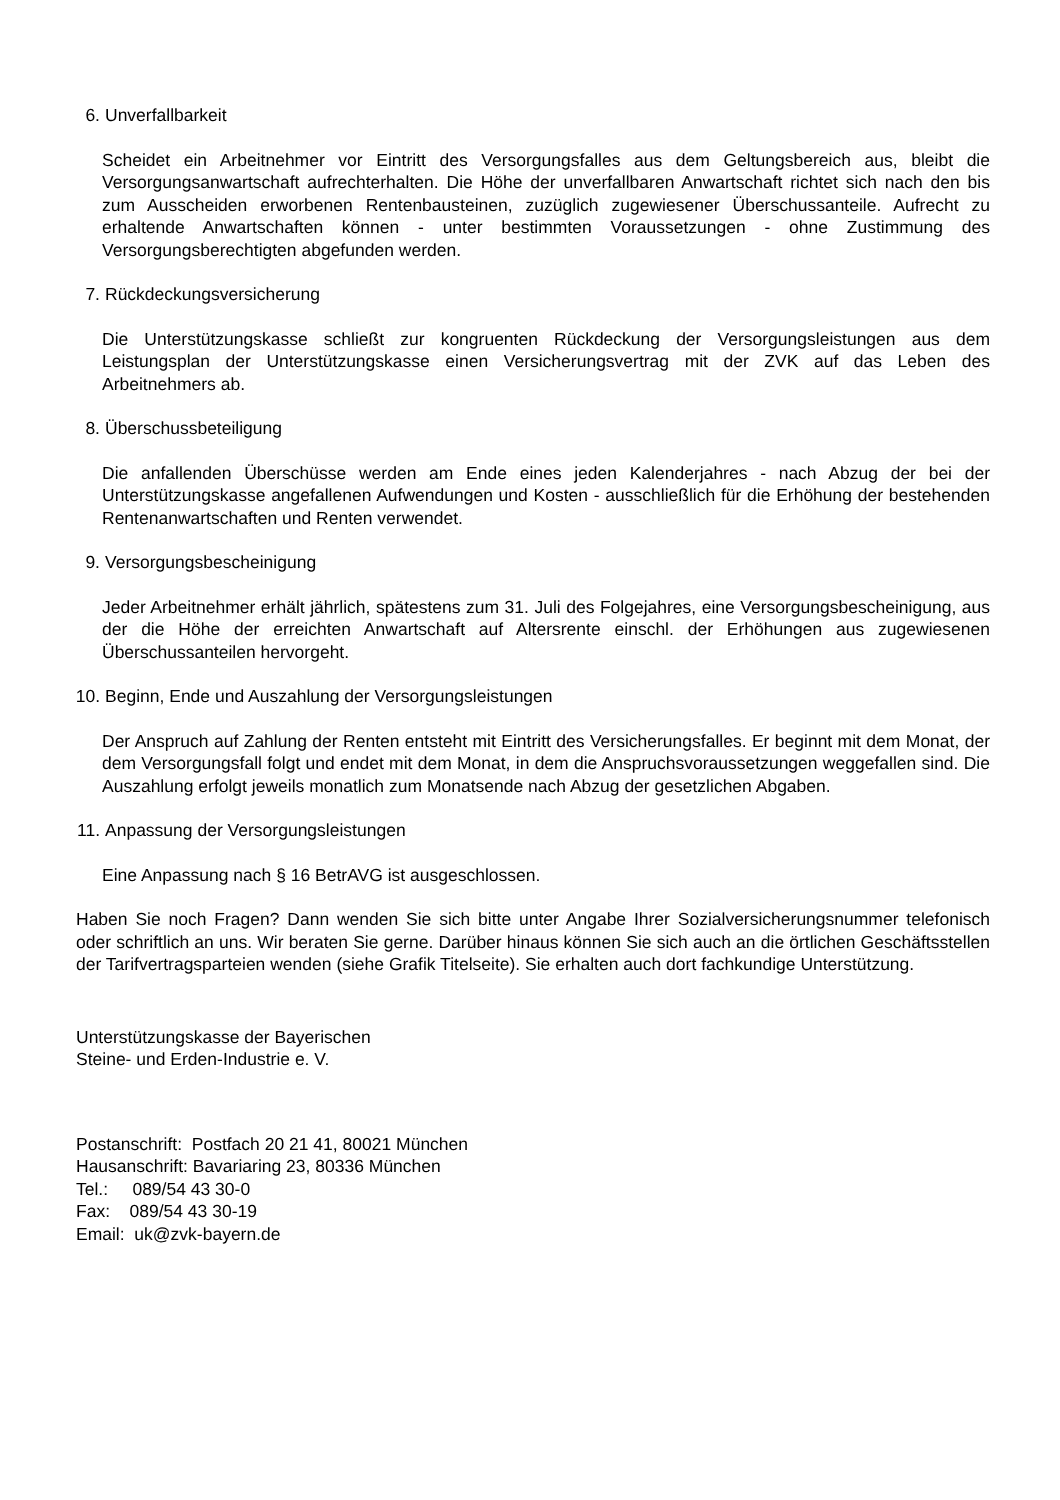6. Unverfallbarkeit
Scheidet ein Arbeitnehmer vor Eintritt des Versorgungsfalles aus dem Geltungsbereich aus, bleibt die Versorgungsanwartschaft aufrechterhalten. Die Höhe der unverfallbaren Anwartschaft richtet sich nach den bis zum Ausscheiden erworbenen Rentenbausteinen, zuzüglich zugewiesener Überschussanteile. Aufrecht zu erhaltende Anwartschaften können - unter bestimmten Voraussetzungen - ohne Zustimmung des Versorgungsberechtigten abgefunden werden.
7. Rückdeckungsversicherung
Die Unterstützungskasse schließt zur kongruenten Rückdeckung der Versorgungsleistungen aus dem Leistungsplan der Unterstützungskasse einen Versicherungsvertrag mit der ZVK auf das Leben des Arbeitnehmers ab.
8. Überschussbeteiligung
Die anfallenden Überschüsse werden am Ende eines jeden Kalenderjahres - nach Abzug der bei der Unterstützungskasse angefallenen Aufwendungen und Kosten - ausschließlich für die Erhöhung der bestehenden Rentenanwartschaften und Renten verwendet.
9. Versorgungsbescheinigung
Jeder Arbeitnehmer erhält jährlich, spätestens zum 31. Juli des Folgejahres, eine Versorgungsbescheinigung, aus der die Höhe der erreichten Anwartschaft auf Altersrente einschl. der Erhöhungen aus zugewiesenen Überschussanteilen hervorgeht.
10. Beginn, Ende und Auszahlung der Versorgungsleistungen
Der Anspruch auf Zahlung der Renten entsteht mit Eintritt des Versicherungsfalles. Er beginnt mit dem Monat, der dem Versorgungsfall folgt und endet mit dem Monat, in dem die Anspruchsvoraussetzungen weggefallen sind. Die Auszahlung erfolgt jeweils monatlich zum Monatsende nach Abzug der gesetzlichen Abgaben.
11. Anpassung der Versorgungsleistungen
Eine Anpassung nach § 16 BetrAVG ist ausgeschlossen.
Haben Sie noch Fragen? Dann wenden Sie sich bitte unter Angabe Ihrer Sozialversicherungsnummer telefonisch oder schriftlich an uns. Wir beraten Sie gerne. Darüber hinaus können Sie sich auch an die örtlichen Geschäftsstellen der Tarifvertragsparteien wenden (siehe Grafik Titelseite). Sie erhalten auch dort fachkundige Unterstützung.
Unterstützungskasse der Bayerischen
Steine- und Erden-Industrie e. V.
Postanschrift: Postfach 20 21 41, 80021 München
Hausanschrift: Bavariaring 23, 80336 München
Tel.: 089/54 43 30-0
Fax: 089/54 43 30-19
Email: uk@zvk-bayern.de